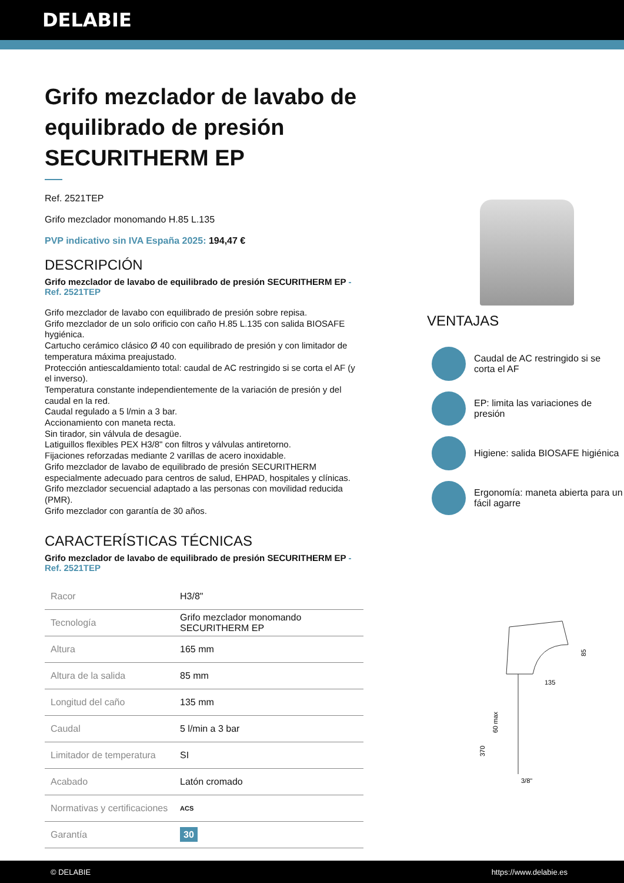DELABIE
Grifo mezclador de lavabo de equilibrado de presión SECURITHERM EP
Ref. 2521TEP
Grifo mezclador monomando H.85 L.135
PVP indicativo sin IVA España 2025: 194,47 €
DESCRIPCIÓN
Grifo mezclador de lavabo de equilibrado de presión SECURITHERM EP - Ref. 2521TEP
Grifo mezclador de lavabo con equilibrado de presión sobre repisa.
Grifo mezclador de un solo orificio con caño H.85 L.135 con salida BIOSAFE hygiénica.
Cartucho cerámico clásico Ø 40 con equilibrado de presión y con limitador de temperatura máxima preajustado.
Protección antiescaldamiento total: caudal de AC restringido si se corta el AF (y el inverso).
Temperatura constante independientemente de la variación de presión y del caudal en la red.
Caudal regulado a 5 l/min a 3 bar.
Accionamiento con maneta recta.
Sin tirador, sin válvula de desagüe.
Latiguillos flexibles PEX H3/8" con filtros y válvulas antiretorno.
Fijaciones reforzadas mediante 2 varillas de acero inoxidable.
Grifo mezclador de lavabo de equilibrado de presión SECURITHERM especialmente adecuado para centros de salud, EHPAD, hospitales y clínicas.
Grifo mezclador secuencial adaptado a las personas con movilidad reducida (PMR).
Grifo mezclador con garantía de 30 años.
CARACTERÍSTICAS TÉCNICAS
Grifo mezclador de lavabo de equilibrado de presión SECURITHERM EP - Ref. 2521TEP
| Racor | H3/8" |
| Tecnología | Grifo mezclador monomando SECURITHERM EP |
| Altura | 165 mm |
| Altura de la salida | 85 mm |
| Longitud del caño | 135 mm |
| Caudal | 5 l/min a 3 bar |
| Limitador de temperatura | SI |
| Acabado | Latón cromado |
| Normativas y certificaciones | ACS |
| Garantía | 30 |
VENTAJAS
Caudal de AC restringido si se corta el AF
EP: limita las variaciones de presión
Higiene: salida BIOSAFE higiénica
Ergonomía: maneta abierta para un fácil agarre
135
85
60 max
370
3/8"
© DELABIE https://www.delabie.es